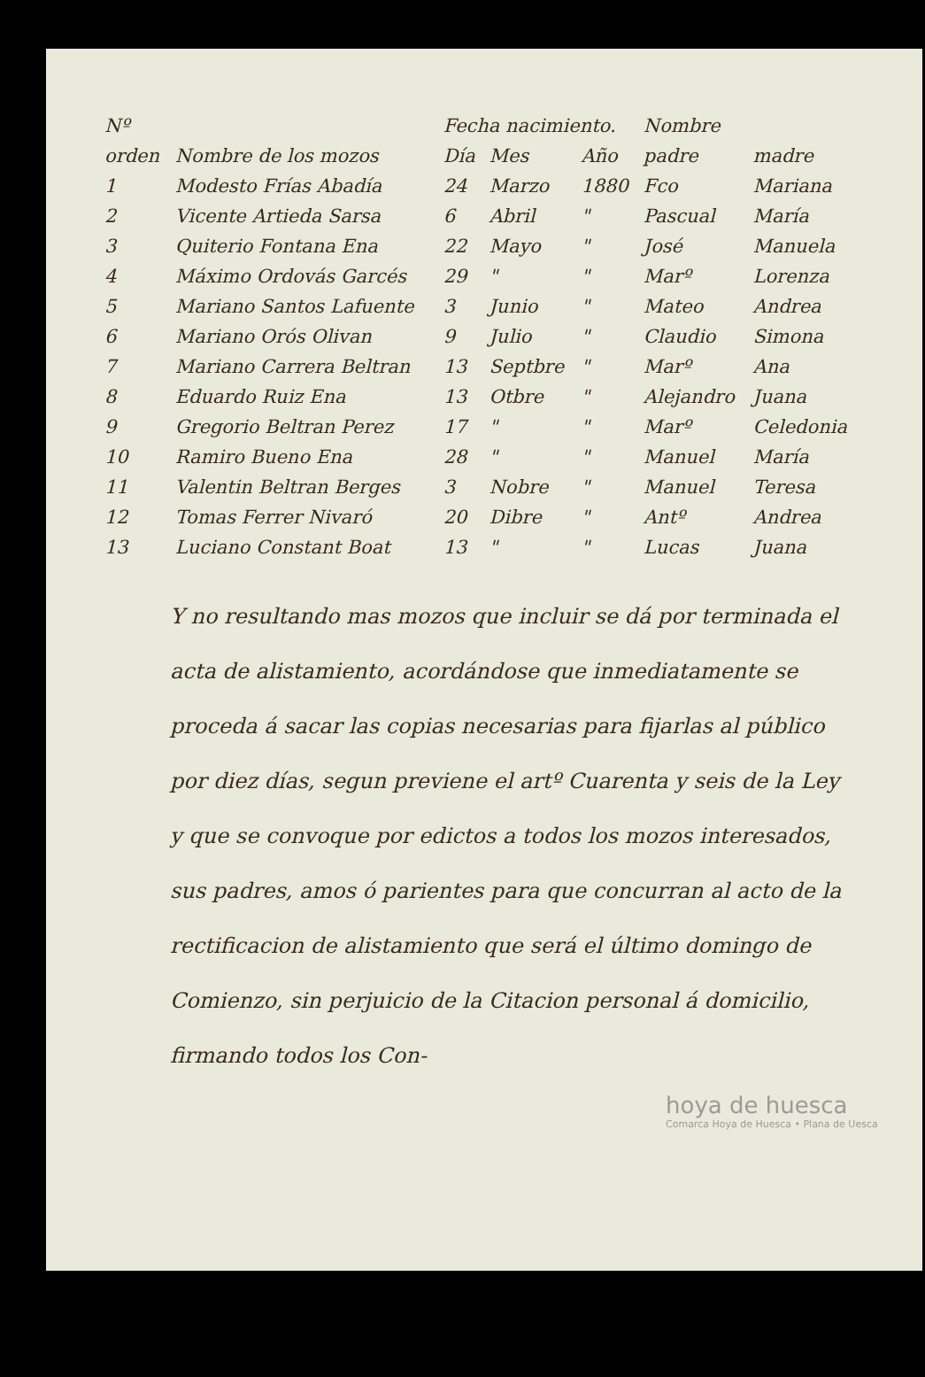| Nº | | Fecha nacimiento. | | | Nombre | |
| --- | --- | --- | --- | --- | --- | --- |
| orden | Nombre de los mozos | Día | Mes | Año | padre | madre |
| 1 | Modesto Frías Abadía | 24 | Marzo | 1880 | Fco | Mariana |
| 2 | Vicente Artieda Sarsa | 6 | Abril | " | Pascual | María |
| 3 | Quiterio Fontana Ena | 22 | Mayo | " | José | Manuela |
| 4 | Máximo Ordovás Garcés | 29 | " | " | Marº | Lorenza |
| 5 | Mariano Santos Lafuente | 3 | Junio | " | Mateo | Andrea |
| 6 | Mariano Orós Olivan | 9 | Julio | " | Claudio | Simona |
| 7 | Mariano Carrera Beltran | 13 | Septbre | " | Marº | Ana |
| 8 | Eduardo Ruiz Ena | 13 | Otbre | " | Alejandro | Juana |
| 9 | Gregorio Beltran Perez | 17 | " | " | Marº | Celedonia |
| 10 | Ramiro Bueno Ena | 28 | " | " | Manuel | María |
| 11 | Valentin Beltran Berges | 3 | Nobre | " | Manuel | Teresa |
| 12 | Tomas Ferrer Nivaró | 20 | Dibre | " | Antº | Andrea |
| 13 | Luciano Constant Boat | 13 | " | " | Lucas | Juana |
Y no resultando mas mozos que incluir se dá por terminada el acta de alistamiento, acordándose que inmediatamente se proceda á sacar las copias necesarias para fijarlas al público por diez días, segun previene el artº Cuarenta y seis de la Ley y que se convoque por edictos a todos los mozos interesados, sus padres, amos ó parientes para que concurran al acto de la rectificacion de alistamiento que será el último domingo de Comienzo, sin perjuicio de la Citacion personal á domicilio, firmando todos los Con-
hoya de huesca
Comarca Hoya de Huesca • Plana de Uesca